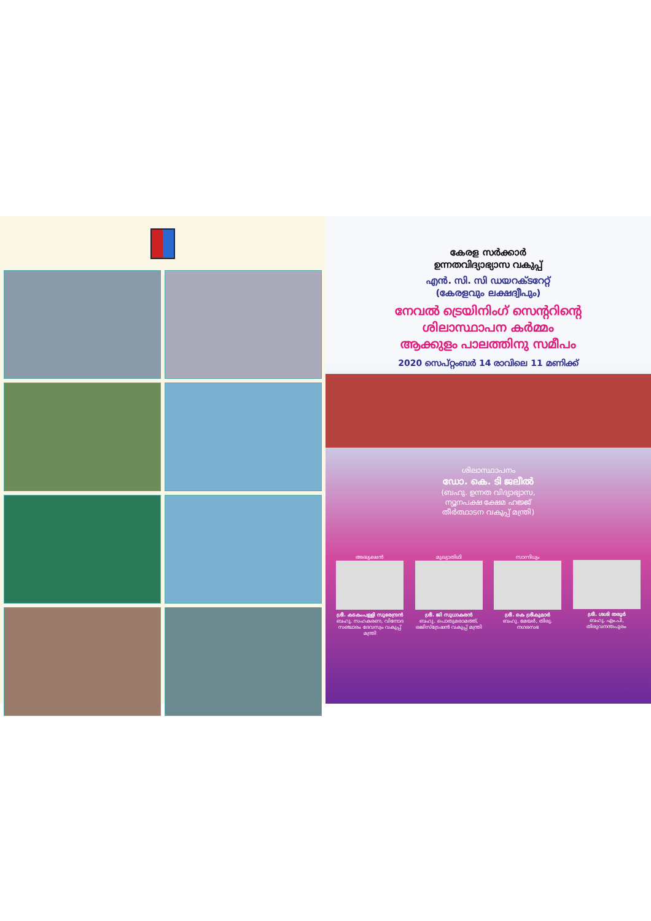കേരള സർക്കാർ
ഉന്നതവിദ്യാഭ്യാസ വകുപ്പ്
എൻ. സി. സി ഡയറക്ടറേറ്റ്
(കേരളവും ലക്ഷദ്വീപും)
നേവൽ ട്രെയിനിംഗ് സെന്ററിന്റെ
ശിലാസ്ഥാപന കർമ്മം
ആക്കുളം പാലത്തിനു സമീപം
2020 സെപ്റ്റംബർ 14 രാവിലെ 11 മണിക്ക്
ശിലാസ്ഥാപനം
ഡോ. കെ. ടി ജലീൽ
(ബഹു. ഉന്നത വിദ്യാഭ്യാസ,
ന്യൂനപക്ഷ ക്ഷേമ ഹജ്ജ്
തീർത്ഥാടന വകുപ്പ് മന്ത്രി)
അദ്ധ്യക്ഷൻ
ശ്രീ. കടകംപള്ളി സുരേന്ദ്രൻ
ബഹു. സഹകരണ, വിനോദ സഞ്ചാരം ദേവസ്വം വകുപ്പ് മന്ത്രി
മുഖ്യാതിഥി
ശ്രീ. ജി സുധാകരൻ
ബഹു. പൊതുമരാമത്ത്, രജിസ്ട്രേഷൻ വകുപ്പ് മന്ത്രി
സാന്നിധ്യം
ശ്രീ. കെ ശ്രീകുമാർ
ബഹു. മേയർ, തിരു. നഗരസഭ
ശ്രീ. ശശി തരൂർ
ബഹു. എം.പി, തിരുവനന്തപുരം